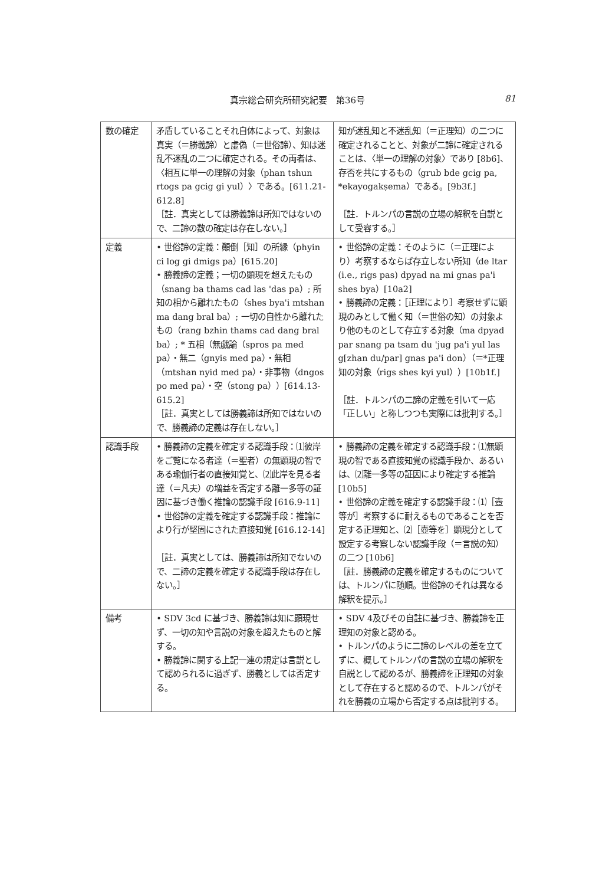真宗総合研究所研究紀要　第36号 81
| 数の確定 | 矛盾していることそれ自体によって、対象は真実（＝勝義諦）と虚偽（＝世俗諦）、知は迷乱不迷乱の二つに確定される。その両者は、〈相互に単一の理解の対象（phan tshun rtogs pa gcig gi yul）〉である。[611.21-612.8] ［註．真実としては勝義諦は所知ではないので、二諦の数の確定は存在しない。］ | 知が迷乱知と不迷乱知（＝正理知）の二つに確定されることと、対象が二諦に確定されることは、〈単一の理解の対象〉であり [8b6]、存否を共にするもの（grub bde gcig pa, *ekayogakṣema）である。[9b3f.] ［註．トルンパの言説の立場の解釈を自説として受容する。］ |
| 定義 | • 世俗諦の定義：顚倒［知］の所縁（phyin ci log gi dmigs pa）[615.20] • 勝義諦の定義；一切の顕現を超えたもの（snang ba thams cad las 'das pa）; 所知の相から離れたもの（shes bya'i mtshan ma dang bral ba）; 一切の自性から離れたもの（rang bzhin thams cad dang bral ba）; * 五相（無戯論（spros pa med pa）・無二（gnyis med pa）・無相（mtshan nyid med pa）・非事物（dngos po med pa）・空（stong pa））[614.13-615.2] ［註．真実としては勝義諦は所知ではないので、勝義諦の定義は存在しない。］ | • 世俗諦の定義：そのように（＝正理により）考察するならば存立しない所知（de ltar (i.e., rigs pas) dpyad na mi gnas pa'i shes bya）[10a2] • 勝義諦の定義：［正理により］考察せずに顕現のみとして働く知（＝世俗の知）の対象より他のものとして存立する対象（ma dpyad par snang pa tsam du 'jug pa'i yul las g[zhan du/par] gnas pa'i don）（＝*正理知の対象（rigs shes kyi yul））[10b1f.] ［註．トルンパの二諦の定義を引いて一応「正しい」と称しつつも実際には批判する。］ |
| 認識手段 | • 勝義諦の定義を確定する認識手段：⑴彼岸をご覧になる者達（＝聖者）の無顕現の智である瑜伽行者の直接知覚と、⑵此岸を見る者達（＝凡夫）の増益を否定する離一多等の証因に基づき働く推論の認識手段 [616.9-11] • 世俗諦の定義を確定する認識手段：推論により行が堅固にされた直接知覚 [616.12-14] ［註．真実としては、勝義諦は所知でないので、二諦の定義を確定する認識手段は存在しない。］ | • 勝義諦の定義を確定する認識手段：⑴無顕現の智である直接知覚の認識手段か、あるいは、⑵離一多等の証因により確定する推論 [10b5] • 世俗諦の定義を確定する認識手段：⑴［壺等が］考察するに耐えるものであることを否定する正理知と、⑵［壺等を］顕現分として設定する考察しない認識手段（＝言説の知）の二つ [10b6] ［註．勝義諦の定義を確定するものについては、トルンパに随順。世俗諦のそれは異なる解釈を提示。］ |
| 備考 | • SDV 3cd に基づき、勝義諦は知に顕現せず、一切の知や言説の対象を超えたものと解する。 • 勝義諦に関する上記一連の規定は言説として認められるに過ぎず、勝義としては否定する。 | • SDV 4及びその自註に基づき、勝義諦を正理知の対象と認める。 • トルンパのように二諦のレベルの差を立てずに、概してトルンパの言説の立場の解釈を自説として認めるが、勝義諦を正理知の対象として存在すると認めるので、トルンパがそれを勝義の立場から否定する点は批判する。 |